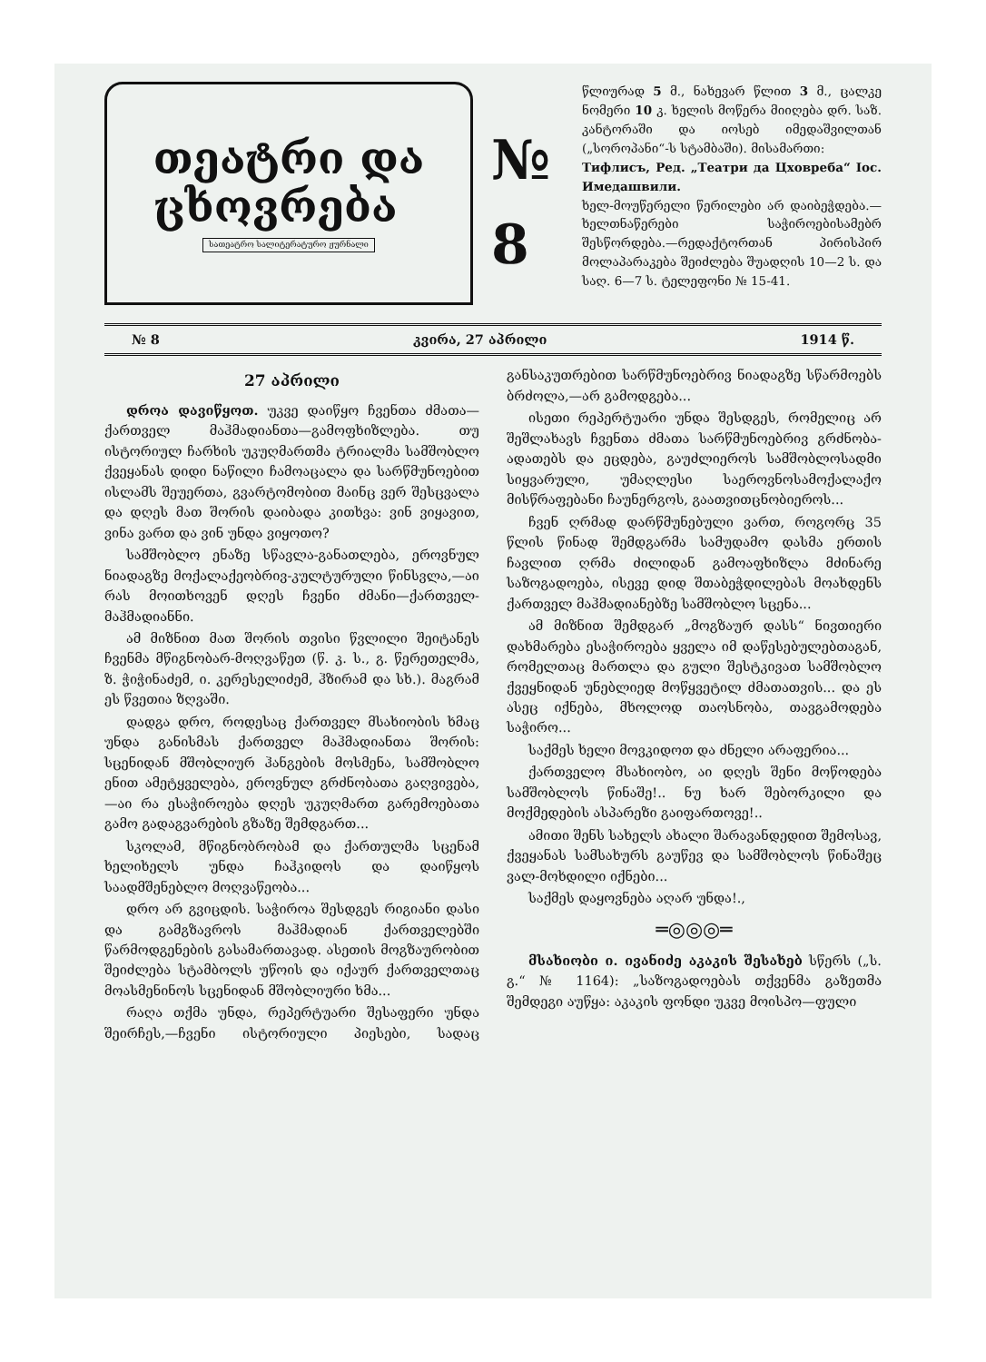თეატრი და
ცხოვრება
სათეატრო სალიტერატურო ჟურნალი
№ 8
წლიურად 5 მ., ნახევარ წლით 3 მ., ცალკე ნომერი 10 კ. ხელის მოწერა მიიღება დრ. საზ. კანტორაში და იოსებ იმედაშვილთან („სოროპანი“-ს სტამბაში). მისამართი:
Тифлисъ, Ред. „Театри да Цховреба“ Іос. Имедашвили.
ხელ-მოუწერელი წერილები არ დაიბეჭდება.—ხელთნაწერები საჭიროებისამებრ შესწორდება.—რედაქტორთან პირისპირ მოლაპარაკება შეიძლება შუადღის 10—2 ს. და საღ. 6—7 ს. ტელეფონი № 15-41.
№ 8 კვირა, 27 აპრილი 1914 წ.
27 აპრილი
დროა დავიწყოთ. უკვე დაიწყო ჩვენთა ძმათა—ქართველ მაჰმადიანთა—გამოფხიზლება. თუ ისტორიულ ჩარხის უკუღმართმა ტრიალმა სამშობლო ქვეყანას დიდი ნაწილი ჩამოაცალა და სარწმუნოებით ისლამს შეუერთა, გვარტომობით მაინც ვერ შესცვალა და დღეს მათ შორის დაიბადა კითხვა: ვინ ვიყავით, ვინა ვართ და ვინ უნდა ვიყოთო?
სამშობლო ენაზე სწავლა-განათლება, ეროვნულ ნიადაგზე მოქალაქეობრივ-კულტურული წინსვლა,—აი რას მოითხოვენ დღეს ჩვენი ძმანი—ქართველ-მაჰმადიანნი.
ამ მიზნით მათ შორის თვისი წვლილი შეიტანეს ჩვენმა მწიგნობარ-მოღვაწეთ (წ. კ. ს., გ. წერეთელმა, ზ. ჭიჭინაძემ, ი. კერესელიძემ, ჰზირამ და სხ.). მაგრამ ეს წვეთია ზღვაში.
დადგა დრო, როდესაც ქართველ მსახიობის ხმაც უნდა განისმას ქართველ მაჰმადიანთა შორის: სცენიდან მშობლიურ ჰანგების მოსმენა, სამშობლო ენით ამეტყველება, ეროვნულ გრძნობათა გაღვივება,—აი რა ესაჭიროება დღეს უკუღმართ გარემოებათა გამო გადაგვარების გზაზე შემდგართ...
სკოლამ, მწიგნობრობამ და ქართულმა სცენამ ხელიხელს უნდა ჩაჰკიდოს და დაიწყოს საადმშენებლო მოღვაწეობა...
დრო არ გვიცდის. საჭიროა შესდგეს რიგიანი დასი და გამგზავროს მაჰმადიან ქართველებში წარმოდგენების გასამართავად. ასეთის მოგზაურობით შეიძლება სტამბოლს უწოის და იქაურ ქართველთაც მოასმენინოს სცენიდან მშობლიური ხმა...
რაღა თქმა უნდა, რეპერტუარი შესაფერი უნდა შეირჩეს,—ჩვენი ისტორიული პიესები, სადაც განსაკუთრებით სარწმუნოებრივ ნიადაგზე სწარმოებს ბრძოლა,—არ გამოდგება...
ისეთი რეპერტუარი უნდა შესდგეს, რომელიც არ შეშლახავს ჩვენთა ძმათა სარწმუნოებრივ გრძნობა-ადათებს და ეცდება, გაუძლიეროს სამშობლოსადმი სიყვარული, უმაღლესი საეროვნოსამოქალაქო მისწრაფებანი ჩაუნერგოს, გაათვითცნობიეროს...
ჩვენ ღრმად დარწმუნებული ვართ, როგორც 35 წლის წინად შემდგარმა სამუდამო დასმა ერთის ჩავლით ღრმა ძილიდან გამოაფხიზლა მძინარე საზოგადოება, ისევე დიდ შთაბეჭდილებას მოახდენს ქართველ მაჰმადიანებზე სამშობლო სცენა...
ამ მიზნით შემდგარ „მოგზაურ დასს“ ნივთიერი დახმარება ესაჭიროება ყველა იმ დაწესებულებთაგან, რომელთაც მართლა და გული შესტკივათ სამშობლო ქვეყნიდან უნებლიედ მოწყვეტილ ძმათათვის... და ეს ასეც იქნება, მხოლოდ თაოსნობა, თავგამოდება საჭირო...
საქმეს ხელი მოვკიდოთ და ძნელი არაფერია...
ქართველო მსახიობო, აი დღეს შენი მოწოდება სამშობლოს წინაშე!.. ნუ ხარ შებორკილი და მოქმედების ასპარეზი გაიფართოვე!..
ამითი შენს სახელს ახალი შარავანდედით შემოსავ, ქვეყანას სამსახურს გაუწევ და სამშობლოს წინაშეც ვალ-მოხდილი იქნები...
საქმეს დაყოვნება აღარ უნდა!.,
═◎◎◎═
მსახიობი ი. ივანიძე აკაკის შესახებ სწერს („ს. გ.“ № 1164): „საზოგადოებას თქვენმა გაზეთმა შემდეგი აუწყა: აკაკის ფონდი უკვე მოისპო—ფული